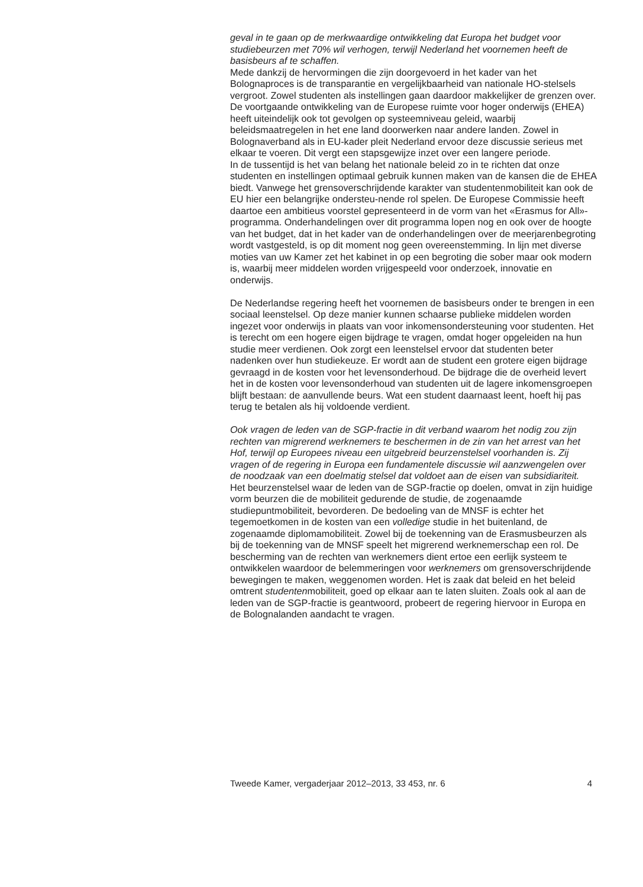geval in te gaan op de merkwaardige ontwikkeling dat Europa het budget voor studiebeurzen met 70% wil verhogen, terwijl Nederland het voornemen heeft de basisbeurs af te schaffen.
Mede dankzij de hervormingen die zijn doorgevoerd in het kader van het Bolognaproces is de transparantie en vergelijkbaarheid van nationale HO-stelsels vergroot. Zowel studenten als instellingen gaan daardoor makkelijker de grenzen over. De voortgaande ontwikkeling van de Europese ruimte voor hoger onderwijs (EHEA) heeft uiteindelijk ook tot gevolgen op systeemniveau geleid, waarbij beleidsmaatregelen in het ene land doorwerken naar andere landen. Zowel in Bolognaverband als in EU-kader pleit Nederland ervoor deze discussie serieus met elkaar te voeren. Dit vergt een stapsgewijze inzet over een langere periode.
In de tussentijd is het van belang het nationale beleid zo in te richten dat onze studenten en instellingen optimaal gebruik kunnen maken van de kansen die de EHEA biedt. Vanwege het grensoverschrijdende karakter van studentenmobiliteit kan ook de EU hier een belangrijke ondersteu-nende rol spelen. De Europese Commissie heeft daartoe een ambitieus voorstel gepresenteerd in de vorm van het «Erasmus for All»-programma. Onderhandelingen over dit programma lopen nog en ook over de hoogte van het budget, dat in het kader van de onderhandelingen over de meerjarenbegroting wordt vastgesteld, is op dit moment nog geen overeenstemming. In lijn met diverse moties van uw Kamer zet het kabinet in op een begroting die sober maar ook modern is, waarbij meer middelen worden vrijgespeeld voor onderzoek, innovatie en onderwijs.
De Nederlandse regering heeft het voornemen de basisbeurs onder te brengen in een sociaal leenstelsel. Op deze manier kunnen schaarse publieke middelen worden ingezet voor onderwijs in plaats van voor inkomensondersteuning voor studenten. Het is terecht om een hogere eigen bijdrage te vragen, omdat hoger opgeleiden na hun studie meer verdienen. Ook zorgt een leenstelsel ervoor dat studenten beter nadenken over hun studiekeuze. Er wordt aan de student een grotere eigen bijdrage gevraagd in de kosten voor het levensonderhoud. De bijdrage die de overheid levert het in de kosten voor levensonderhoud van studenten uit de lagere inkomensgroepen blijft bestaan: de aanvullende beurs. Wat een student daarnaast leent, hoeft hij pas terug te betalen als hij voldoende verdient.
Ook vragen de leden van de SGP-fractie in dit verband waarom het nodig zou zijn rechten van migrerend werknemers te beschermen in de zin van het arrest van het Hof, terwijl op Europees niveau een uitgebreid beurzenstelsel voorhanden is. Zij vragen of de regering in Europa een fundamentele discussie wil aanzwengelen over de noodzaak van een doelmatig stelsel dat voldoet aan de eisen van subsidiariteit.
Het beurzenstelsel waar de leden van de SGP-fractie op doelen, omvat in zijn huidige vorm beurzen die de mobiliteit gedurende de studie, de zogenaamde studiepuntmobiliteit, bevorderen. De bedoeling van de MNSF is echter het tegemoetkomen in de kosten van een volledige studie in het buitenland, de zogenaamde diplomamobiliteit. Zowel bij de toekenning van de Erasmusbeurzen als bij de toekenning van de MNSF speelt het migrerend werknemerschap een rol. De bescherming van de rechten van werknemers dient ertoe een eerlijk systeem te ontwikkelen waardoor de belemmeringen voor werknemers om grensoverschrijdende bewegingen te maken, weggenomen worden. Het is zaak dat beleid en het beleid omtrent studentenmobiliteit, goed op elkaar aan te laten sluiten. Zoals ook al aan de leden van de SGP-fractie is geantwoord, probeert de regering hiervoor in Europa en de Bolognalanden aandacht te vragen.
Tweede Kamer, vergaderjaar 2012–2013, 33 453, nr. 6 4